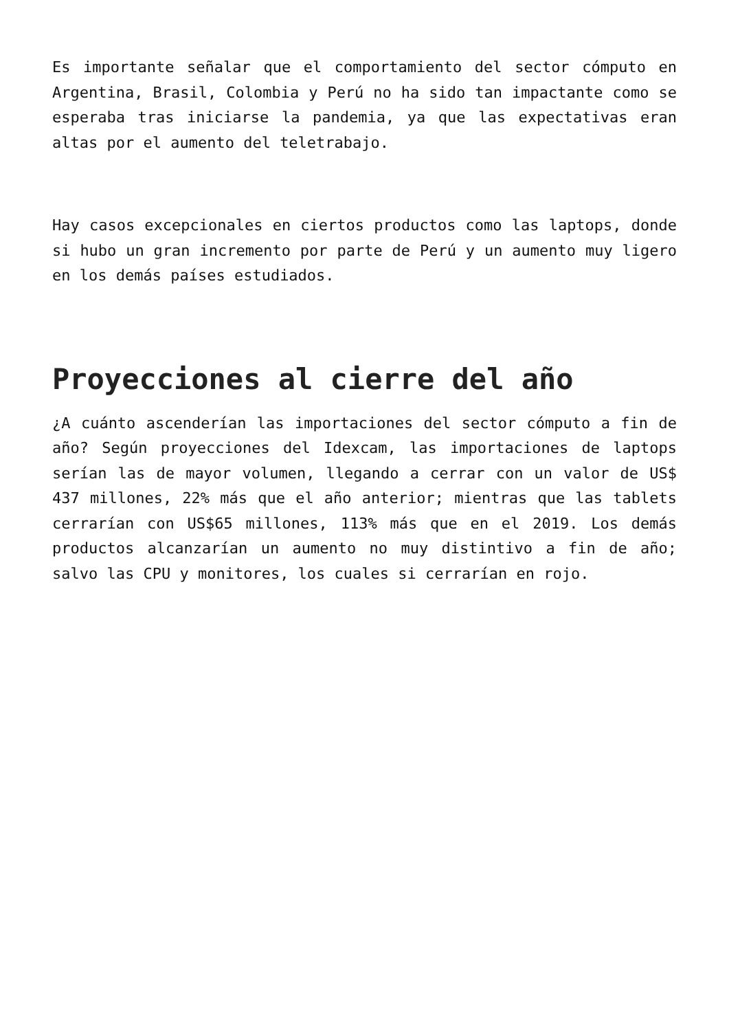Es importante señalar que el comportamiento del sector cómputo en Argentina, Brasil, Colombia y Perú no ha sido tan impactante como se esperaba tras iniciarse la pandemia, ya que las expectativas eran altas por el aumento del teletrabajo.
Hay casos excepcionales en ciertos productos como las laptops, donde si hubo un gran incremento por parte de Perú y un aumento muy ligero en los demás países estudiados.
Proyecciones al cierre del año
¿A cuánto ascenderían las importaciones del sector cómputo a fin de año? Según proyecciones del Idexcam, las importaciones de laptops serían las de mayor volumen, llegando a cerrar con un valor de US$ 437 millones, 22% más que el año anterior; mientras que las tablets cerrarían con US$65 millones, 113% más que en el 2019. Los demás productos alcanzarían un aumento no muy distintivo a fin de año; salvo las CPU y monitores, los cuales si cerrarían en rojo.